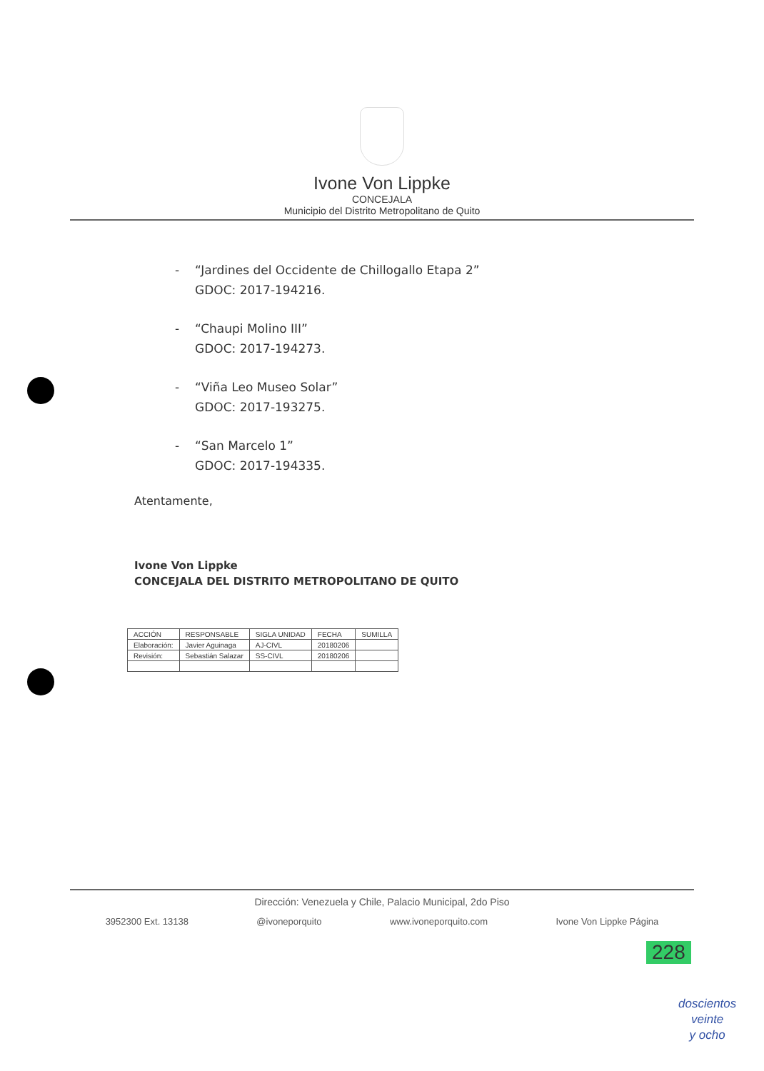Ivone Von Lippke
CONCEJALA
Municipio del Distrito Metropolitano de Quito
- “Jardines del Occidente de Chillogallo Etapa 2”
GDOC: 2017-194216.
- “Chaupi Molino III”
GDOC: 2017-194273.
- “Viña Leo Museo Solar”
GDOC: 2017-193275.
- “San Marcelo 1”
GDOC: 2017-194335.
Atentamente,
Ivone Von Lippke
CONCEJALA DEL DISTRITO METROPOLITANO DE QUITO
| ACCIÓN | RESPONSABLE | SIGLA UNIDAD | FECHA | SUMILLA |
| --- | --- | --- | --- | --- |
| Elaboración: | Javier Aguinaga | AJ-CIVL | 20180206 | |
| Revisión: | Sebastián Salazar | SS-CIVL | 20180206 | |
Dirección: Venezuela y Chile, Palacio Municipal, 2do Piso
3952300 Ext. 13138 @ivoneporquito www.ivoneporquito.com Ivone Von Lippke Página
228
doscientos
veinte
y ocho